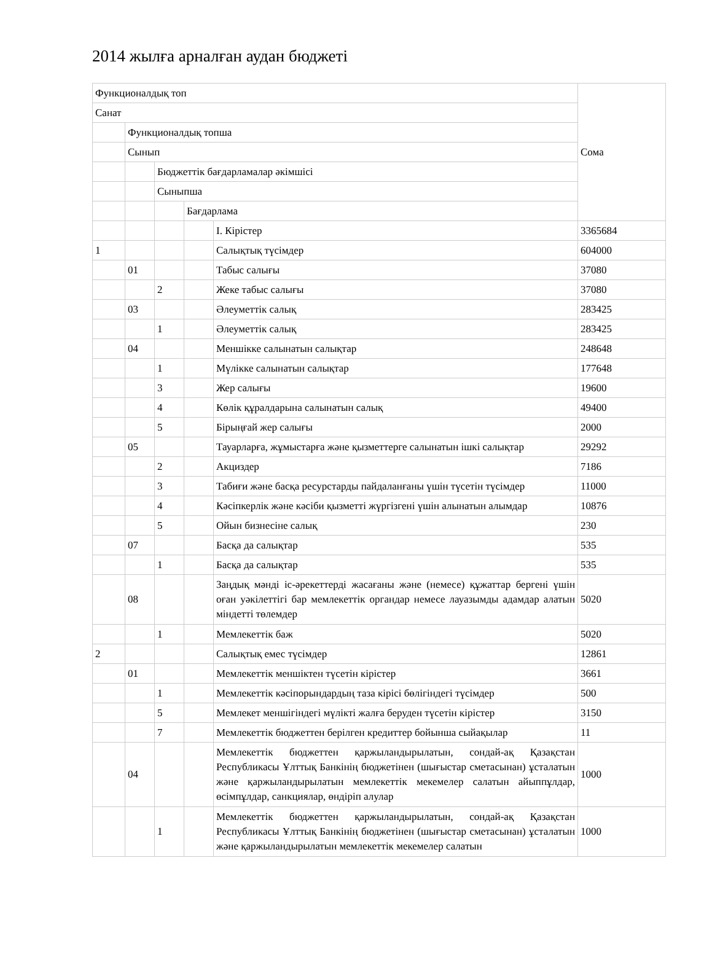2014 жылға арналған аудан бюджеті
| Функционалдық топ | | | | | Сома |
| Санат | | | | | |
| | Функционалдық топша | | | | |
| | Сынып | | | | |
| | | Бюджеттік бағдарламалар әкімшісі | | | |
| | | Сыныпша | | | |
| | | | Бағдарлама | | |
| | | | | I. Кірістер | 3365684 |
| 1 | | | | Салықтық түсімдер | 604000 |
| | 01 | | | Табыс салығы | 37080 |
| | | 2 | | Жеке табыс салығы | 37080 |
| | 03 | | | Әлеуметтік салық | 283425 |
| | | 1 | | Әлеуметтік салық | 283425 |
| | 04 | | | Меншікке салынатын салықтар | 248648 |
| | | 1 | | Мүлікке салынатын салықтар | 177648 |
| | | 3 | | Жер салығы | 19600 |
| | | 4 | | Көлік құралдарына салынатын салық | 49400 |
| | | 5 | | Бірыңғай жер салығы | 2000 |
| | 05 | | | Тауарларға, жұмыстарға және қызметтерге салынатын ішкі салықтар | 29292 |
| | | 2 | | Акциздер | 7186 |
| | | 3 | | Табиғи және басқа ресурстарды пайдаланғаны үшін түсетін түсімдер | 11000 |
| | | 4 | | Кәсіпкерлік және кәсіби қызметті жүргізгені үшін алынатын алымдар | 10876 |
| | | 5 | | Ойын бизнесіне салық | 230 |
| | 07 | | | Басқа да салықтар | 535 |
| | | 1 | | Басқа да салықтар | 535 |
| | 08 | | | Заңдық мәнді іс-әрекеттерді жасағаны және (немесе) құжаттар бергені үшін оған уәкілеттігі бар мемлекеттік органдар немесе лауазымды адамдар алатын міндетті төлемдер | 5020 |
| | | 1 | | Мемлекеттік баж | 5020 |
| 2 | | | | Салықтық емес түсімдер | 12861 |
| | 01 | | | Мемлекеттік меншіктен түсетін кірістер | 3661 |
| | | 1 | | Мемлекеттік кәсіпорындардың таза кірісі бөлігіндегі түсімдер | 500 |
| | | 5 | | Мемлекет меншігіндегі мүлікті жалға беруден түсетін кірістер | 3150 |
| | | 7 | | Мемлекеттік бюджеттен берілген кредиттер бойынша сыйақылар | 11 |
| | 04 | | | Мемлекеттік бюджеттен қаржыландырылатын, сондай-ақ Қазақстан Республикасы Ұлттық Банкінің бюджетінен (шығыстар сметасынан) ұсталатын және қаржыландырылатын мемлекеттік мекемелер салатын айыппұлдар, өсімпұлдар, санкциялар, өндіріп алулар | 1000 |
| | | 1 | | Мемлекеттік бюджеттен қаржыландырылатын, сондай-ақ Қазақстан Республикасы Ұлттық Банкінің бюджетінен (шығыстар сметасынан) ұсталатын және қаржыландырылатын мемлекеттік мекемелер салатын | 1000 |